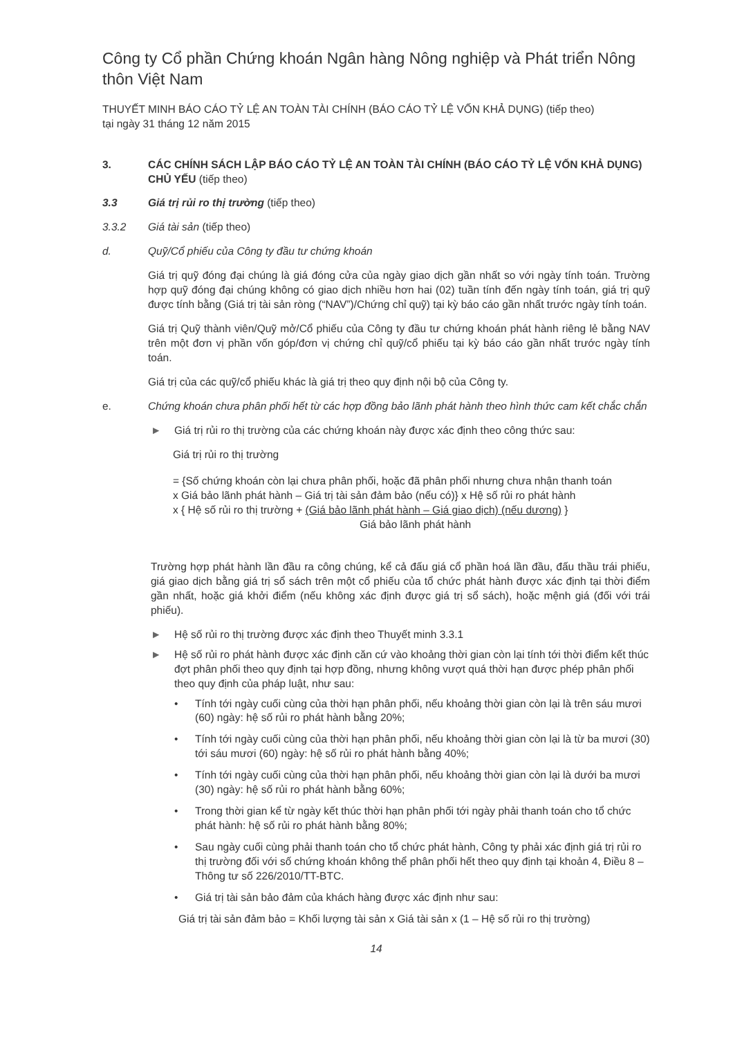Công ty Cổ phần Chứng khoán Ngân hàng Nông nghiệp và Phát triển Nông thôn Việt Nam
THUYẾT MINH BÁO CÁO TỶ LỆ AN TOÀN TÀI CHÍNH (BÁO CÁO TỶ LỆ VỐN KHẢ DỤNG) (tiếp theo)
tại ngày 31 tháng 12 năm 2015
3. CÁC CHÍNH SÁCH LẬP BÁO CÁO TỶ LỆ AN TOÀN TÀI CHÍNH (BÁO CÁO TỶ LỆ VỐN KHẢ DỤNG) CHỦ YẾU (tiếp theo)
3.3 Giá trị rủi ro thị trường (tiếp theo)
3.3.2 Giá tài sản (tiếp theo)
d. Quỹ/Cổ phiếu của Công ty đầu tư chứng khoán
Giá trị quỹ đóng đại chúng là giá đóng cửa của ngày giao dịch gần nhất so với ngày tính toán. Trường hợp quỹ đóng đại chúng không có giao dịch nhiều hơn hai (02) tuần tính đến ngày tính toán, giá trị quỹ được tính bằng (Giá trị tài sản ròng (“NAV”)/Chứng chỉ quỹ) tại kỳ báo cáo gần nhất trước ngày tính toán.
Giá trị Quỹ thành viên/Quỹ mở/Cổ phiếu của Công ty đầu tư chứng khoán phát hành riêng lẻ bằng NAV trên một đơn vị phần vốn góp/đơn vị chứng chỉ quỹ/cổ phiếu tại kỳ báo cáo gần nhất trước ngày tính toán.
Giá trị của các quỹ/cổ phiếu khác là giá trị theo quy định nội bộ của Công ty.
e. Chứng khoán chưa phân phối hết từ các hợp đồng bảo lãnh phát hành theo hình thức cam kết chắc chắn
► Giá trị rủi ro thị trường của các chứng khoán này được xác định theo công thức sau:
Giá trị rủi ro thị trường
= {Số chứng khoán còn lại chưa phân phối, hoặc đã phân phối nhưng chưa nhận thanh toán
x Giá bảo lãnh phát hành – Giá trị tài sản đảm bảo (nếu có)} x Hệ số rủi ro phát hành
x { Hệ số rủi ro thị trường + (Giá bảo lãnh phát hành – Giá giao dịch) (nếu dương) }
Giá bảo lãnh phát hành
Trường hợp phát hành lần đầu ra công chúng, kể cả đấu giá cổ phần hoá lần đầu, đấu thầu trái phiếu, giá giao dịch bằng giá trị sổ sách trên một cổ phiếu của tổ chức phát hành được xác định tại thời điểm gần nhất, hoặc giá khởi điểm (nếu không xác định được giá trị sổ sách), hoặc mệnh giá (đối với trái phiếu).
► Hệ số rủi ro thị trường được xác định theo Thuyết minh 3.3.1
► Hệ số rủi ro phát hành được xác định căn cứ vào khoảng thời gian còn lại tính tới thời điểm kết thúc đợt phân phối theo quy định tại hợp đồng, nhưng không vượt quá thời hạn được phép phân phối theo quy định của pháp luật, như sau:
• Tính tới ngày cuối cùng của thời hạn phân phối, nếu khoảng thời gian còn lại là trên sáu mươi (60) ngày: hệ số rủi ro phát hành bằng 20%;
• Tính tới ngày cuối cùng của thời hạn phân phối, nếu khoảng thời gian còn lại là từ ba mươi (30) tới sáu mươi (60) ngày: hệ số rủi ro phát hành bằng 40%;
• Tính tới ngày cuối cùng của thời hạn phân phối, nếu khoảng thời gian còn lại là dưới ba mươi (30) ngày: hệ số rủi ro phát hành bằng 60%;
• Trong thời gian kể từ ngày kết thúc thời hạn phân phối tới ngày phải thanh toán cho tổ chức phát hành: hệ số rủi ro phát hành bằng 80%;
• Sau ngày cuối cùng phải thanh toán cho tổ chức phát hành, Công ty phải xác định giá trị rủi ro thị trường đối với số chứng khoán không thể phân phối hết theo quy định tại khoản 4, Điều 8 – Thông tư số 226/2010/TT-BTC.
• Giá trị tài sản bảo đảm của khách hàng được xác định như sau:
Giá trị tài sản đảm bảo = Khối lượng tài sản x Giá tài sản x (1 – Hệ số rủi ro thị trường)
14